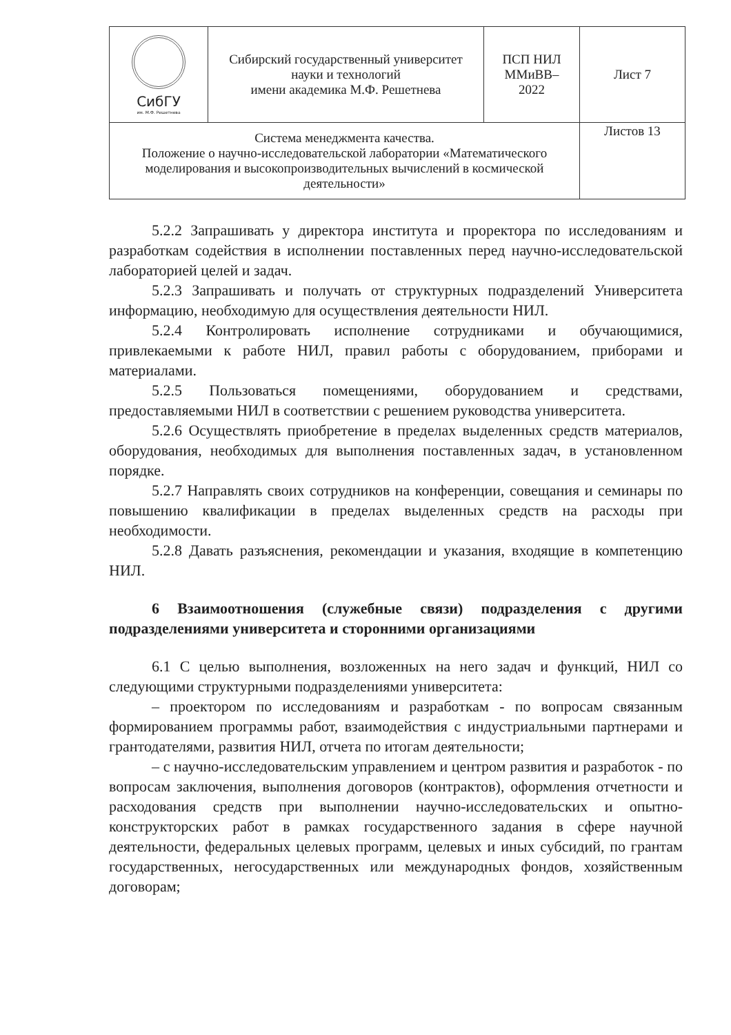| СибГУ им. М.Ф. Решетнева | Сибирский государственный университет науки и технологий имени академика М.Ф. Решетнева | ПСП НИЛ ММиВВ– 2022 | Лист 7 |
| Система менеджмента качества. Положение о научно-исследовательской лаборатории «Математического моделирования и высокопроизводительных вычислений в космической деятельности» | | | Листов 13 |
5.2.2 Запрашивать у директора института и проректора по исследованиям и разработкам содействия в исполнении поставленных перед научно-исследовательской лабораторией целей и задач.
5.2.3 Запрашивать и получать от структурных подразделений Университета информацию, необходимую для осуществления деятельности НИЛ.
5.2.4 Контролировать исполнение сотрудниками и обучающимися, привлекаемыми к работе НИЛ, правил работы с оборудованием, приборами и материалами.
5.2.5 Пользоваться помещениями, оборудованием и средствами, предоставляемыми НИЛ в соответствии с решением руководства университета.
5.2.6 Осуществлять приобретение в пределах выделенных средств материалов, оборудования, необходимых для выполнения поставленных задач, в установленном порядке.
5.2.7 Направлять своих сотрудников на конференции, совещания и семинары по повышению квалификации в пределах выделенных средств на расходы при необходимости.
5.2.8 Давать разъяснения, рекомендации и указания, входящие в компетенцию НИЛ.
6 Взаимоотношения (служебные связи) подразделения с другими подразделениями университета и сторонними организациями
6.1 С целью выполнения, возложенных на него задач и функций, НИЛ со следующими структурными подразделениями университета:
– проектором по исследованиям и разработкам - по вопросам связанным формированием программы работ, взаимодействия с индустриальными партнерами и грантодателями, развития НИЛ, отчета по итогам деятельности;
– с научно-исследовательским управлением и центром развития и разработок - по вопросам заключения, выполнения договоров (контрактов), оформления отчетности и расходования средств при выполнении научно-исследовательских и опытно-конструкторских работ в рамках государственного задания в сфере научной деятельности, федеральных целевых программ, целевых и иных субсидий, по грантам государственных, негосударственных или международных фондов, хозяйственным договорам;